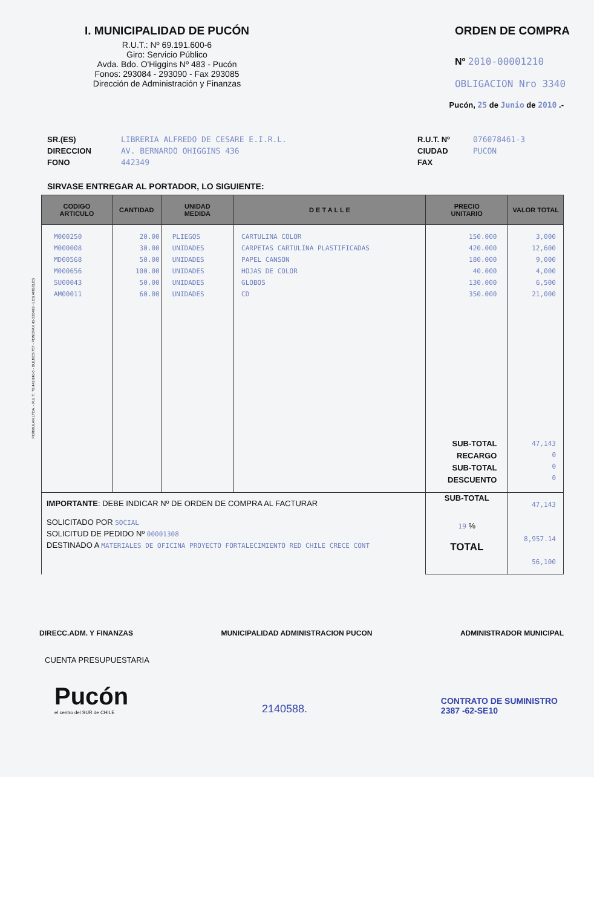I. MUNICIPALIDAD DE PUCÓN
R.U.T.: Nº 69.191.600-6
Giro: Servicio Público
Avda. Bdo. O'Higgins Nº 483 - Pucón
Fonos: 293084 - 293090 - Fax 293085
Dirección de Administración y Finanzas
ORDEN DE COMPRA
Nº 2010-00001210
OBLIGACION Nro 3340
Pucón, 25 de Junio de 2010 .-
SR.(ES)
DIRECCION
FONO
LIBRERIA ALFREDO DE CESARE E.I.R.L.
AV. BERNARDO OHIGGINS 436
442349
R.U.T. Nº
CIUDAD
FAX
076078461-3
PUCON
SIRVASE ENTREGAR AL PORTADOR, LO SIGUIENTE:
| CODIGO ARTICULO | CANTIDAD | UNIDAD MEDIDA | D E T A L L E | PRECIO UNITARIO | VALOR TOTAL |
| --- | --- | --- | --- | --- | --- |
| M000250 M000008 MD00568 M000656 SU00043 AM00011 | 20.00 30.00 50.00 100.00 50.00 60.00 | PLIEGOS UNIDADES UNIDADES UNIDADES UNIDADES UNIDADES | CARTULINA COLOR CARPETAS CARTULINA PLASTIFICADAS PAPEL CANSON HOJAS DE COLOR GLOBOS CD | 150.000 420.000 180.000 40.000 130.000 350.000 SUB-TOTAL RECARGO SUB-TOTAL DESCUENTO | 3,000 12,600 9,000 4,000 6,500 21,000 47,143 0 0 0 |
| IMPORTANTE : DEBE INDICAR Nº DE ORDEN DE COMPRA AL FACTURAR SOLICITADO POR SOCIAL SOLICITUD DE PEDIDO Nº 00001308 DESTINADO A MATERIALES DE OFICINA PROYECTO FORTALECIMIENTO RED CHILE CRECE CONT | | | | SUB-TOTAL 19 % TOTAL | 47,143 8,957.14 56,100 |
DIRECC.ADM. Y FINANZAS MUNICIPALIDAD ADMINISTRACION PUCON ADMINISTRADOR MUNICIPAL
CUENTA PRESUPUESTARIA
Pucón
el centro del SUR de CHILE
2140588.
CONTRATO DE SUMINISTRO
2387 -62-SE10
FORMULAN LTDA. - R.U.T.: 78.443.840-6 - BULNES 757 - FONOFAX 43-320489 - LOS ANGELES